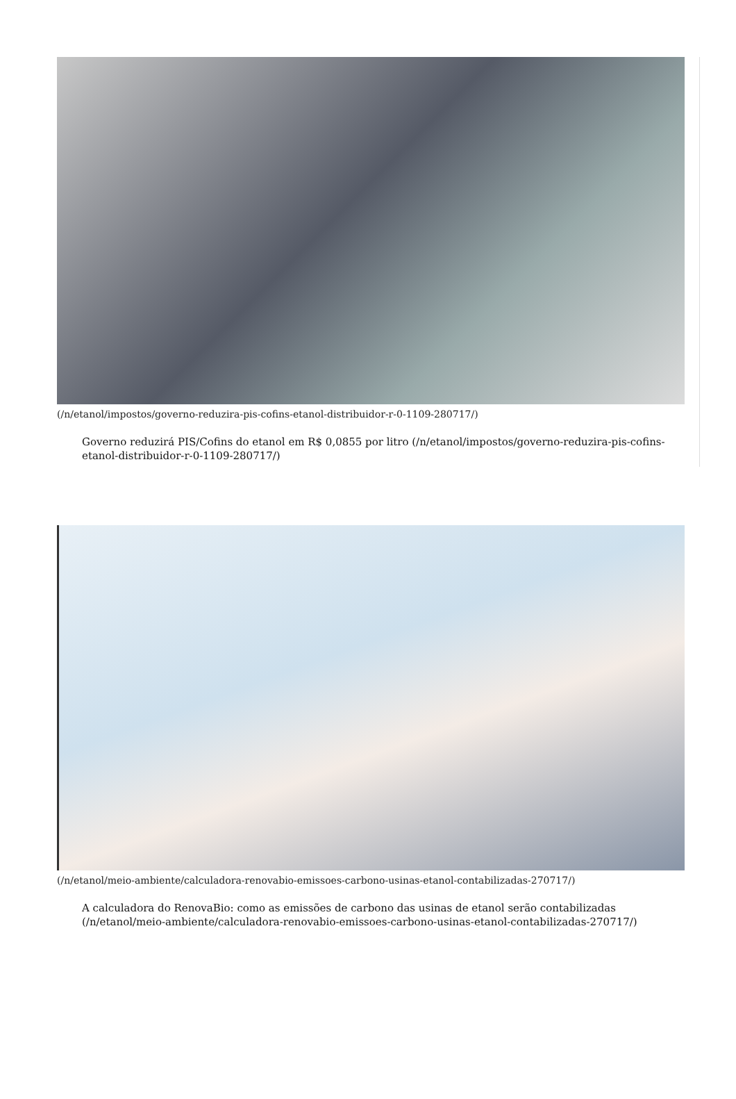(/n/etanol/impostos/governo-reduzira-pis-cofins-etanol-distribuidor-r-0-1109-280717/)
Governo reduzirá PIS/Cofins do etanol em R$ 0,0855 por litro (/n/etanol/impostos/governo-reduzira-pis-cofins-etanol-distribuidor-r-0-1109-280717/)
(/n/etanol/meio-ambiente/calculadora-renovabio-emissoes-carbono-usinas-etanol-contabilizadas-270717/)
A calculadora do RenovaBio: como as emissões de carbono das usinas de etanol serão contabilizadas (/n/etanol/meio-ambiente/calculadora-renovabio-emissoes-carbono-usinas-etanol-contabilizadas-270717/)